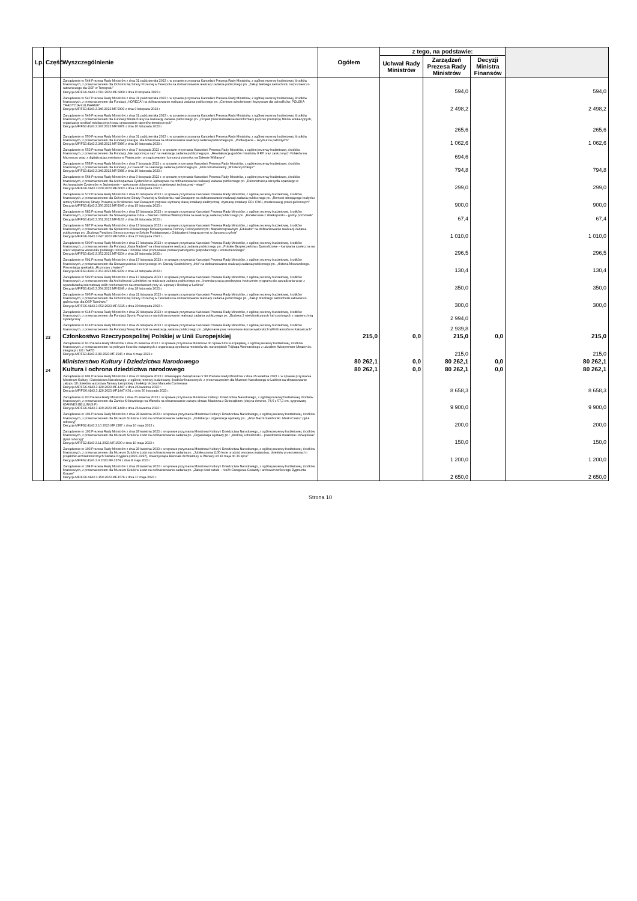| Lp. | Część | Wyszczególnienie | Ogółem | z tego, na podstawie: | | | |
| --- | --- | --- | --- | --- | --- | --- | --- |
| | | | | Uchwał Rady Ministrów | Zarządzeń Prezesa Rady Ministrów | Decyzji Ministra Finansów | |
| | | Zarządzenie nr 544 Prezesa Rady Ministrów z dnia 31 października 2023 r. w sprawie przyznania Kancelarii Prezesa Rady Ministrów, z ogólnej rezerwy budżetowej, środków finansowych, z przeznaczeniem dla Ochotniczej Straży Pożarnej w Terespolu na dofinansowanie realizacji zadania publicznego pn. „Zakup lekkiego samochodu rozpoznawczo-ratowniczego dla OSP w Terespolu” Decyzja MF/FG6.4143.3.591.2023.MF.5869 z dnia 9 listopada 2023 r. | | | 594,0 | | 594,0 |
| | | Zarządzenie nr 547 Prezesa Rady Ministrów z dnia 31 października 2023 r. w sprawie przyznania Kancelarii Prezesa Rady Ministrów, z ogólnej rezerwy budżetowej, środków finansowych, z przeznaczeniem dla Fundacji „HORECA” na dofinansowanie realizacji zadania publicznego pn. „Centrum szkoleniowe i kryzysowe dla uchodźców: POLSKA TRADYCJA KULINARNA” Decyzja MF/FS3.4143.3.346.2023.MF.5909 z dnia 9 listopada 2023 r. | | | 2 498,2 | | 2 498,2 |
| | | Zarządzenie nr 549 Prezesa Rady Ministrów z dnia 31 października 2023 r. w sprawie przyznania Kancelarii Prezesa Rady Ministrów, z ogólnej rezerwy budżetowej, środków finansowych, z przeznaczeniem dla Fundacji Młode Kresy na realizację zadania publicznego pn. „Projekt przeciwdziałania dezinformacji poprzez produkcję filmów edukacyjnych, organizację spotkań edukacyjnych oraz opracowanie raportów tematycznych” Decyzja MF/FS3.4143.3.347.2023.MF.5978 z dnia 10 listopada 2023 r. | | | 265,6 | | 265,6 |
| | | Zarządzenie nr 550 Prezesa Rady Ministrów z dnia 31 października 2023 r. w sprawie przyznania Kancelarii Prezesa Rady Ministrów, z ogólnej rezerwy budżetowej, środków finansowych, z przeznaczeniem dla Fundacji Energia. Dla Rzeszowa na sfinansowanie realizacji zadania publicznego pn. „Podkarpacie – Azymut na patriotyzm!” Decyzja MF/FS3.4143.3.348.2023.MF.5986 z dnia 10 listopada 2023 r. | | | 1 062,6 | | 1 062,6 |
| | | Zarządzenie nr 553 Prezesa Rady Ministrów z dnia 7 listopada 2023 r. w sprawie przyznania Kancelarii Prezesa Rady Ministrów, z ogólnej rezerwy budżetowej, środków finansowych, z przeznaczeniem dla Fundacji „Nie zapomnij o nas” na realizację zadania publicznego pn. „Rewitalizacja grobów ministrów II RP oraz zasłużonych Polaków na Mazowszu wraz z digitalizacją cmentarza w Piasecznie i przygotowaniem koncepcji pomnika na Zalewie Wiślanym” | | | 694,6 | | |
| | | Zarządzenie nr 558 Prezesa Rady Ministrów z dnia 7 listopada 2023 r. w sprawie przyznania Kancelarii Prezesa Rady Ministrów, z ogólnej rezerwy budżetowej, środków finansowych, z przeznaczeniem dla Fundacji „12 Gwiazd” na realizację zadania publicznego pn. „Film dokumentalny „W Intencji Pokoju”” Decyzja MF/FS3.4143.3.349.2023.MF.5988 z dnia 10 listopada 2023 r. | | | 794,8 | | 794,8 |
| | | Zarządzenie nr 564 Prezesa Rady Ministrów z dnia 9 listopada 2023 r. w sprawie przyznania Kancelarii Prezesa Rady Ministrów, z ogólnej rezerwy budżetowej, środków finansowych, z przeznaczeniem dla Archiopactwa Cystersów w Jędrzejowie na dofinansowanie realizacji zadania publicznego pn. „Rekonstrukcja skrzydła opackiego w Archiopactwie Cystersów w Jędrzejowie – wykonanie dokumentacji projektowej i technicznej – etap I” Decyzja MF/FG6.4143.3.620.2023.MF.6003 z dnia 14 listopada 2023 r. | | | 299,0 | | 299,0 |
| | | Zarządzenie nr 572 Prezesa Rady Ministrów z dnia 10 listopada 2023 r. w sprawie przyznania Kancelarii Prezesa Rady Ministrów, z ogólnej rezerwy budżetowej, środków finansowych, z przeznaczeniem dla Ochotniczej Straży Pożarnej w Krościenku nad Dunajcem na dofinansowanie realizacji zadania publicznego pn. „Remont istniejącego budynku remizy Ochotniczej Straży Pożarnej w Krościenku nad Dunajcem poprzez wymianę starej instalacji elektrycznej, wymianę instalacji CO i CWU, modernizację pokoi gościnnych” Decyzja MF/FS3.4143.3.350.2023.MF.6045 z dnia 15 listopada 2023 r. | | | 900,0 | | 900,0 |
| | | Zarządzenie nr 582 Prezesa Rady Ministrów z dnia 15 listopada 2023 r. w sprawie przyznania Kancelarii Prezesa Rady Ministrów, z ogólnej rezerwy budżetowej, środków finansowych, z przeznaczeniem dla Stowarzyszenia Odra – Niemen Oddział Wielkopolska na realizację zadania publicznego pn. „Bohaterowie z Wielkopolski – godny pochówek” Decyzja MF/FS3.4143.3.351.2023.MF.6163 z dnia 28 listopada 2023 r. | | | 67,4 | | 67,4 |
| | | Zarządzenie nr 587 Prezesa Rady Ministrów z dnia 17 listopada 2023 r. w sprawie przyznania Kancelarii Prezesa Rady Ministrów, z ogólnej rezerwy budżetowej, środków finansowych, z przeznaczeniem dla Społeczno-Oświatowego Stowarzyszenia Pomocy Pokrzywdzonym i Niepełnosprawnym „Edukator” na dofinansowanie realizacji zadania publicznego pn. „Budowa Pawilonu Sensorycznego w Szkole Podstawowej z Oddziałami Integracyjnymi w Janowszczyźnie” Decyzja MF/FG6.4143.3.647.2023.MF.6250 z dnia 27 listopada 2023 r. | | | 1 010,0 | | 1 010,0 |
| | | Zarządzenie nr 590 Prezesa Rady Ministrów z dnia 17 listopada 2023 r. w sprawie przyznania Kancelarii Prezesa Rady Ministrów, z ogólnej rezerwy budżetowej, środków finansowych, z przeznaczeniem dla Fundacji „Kasa Nadziei” na sfinansowanie realizacji zadania publicznego pn. „Polskie Bezpieczeństwo Żywnościowe – kampania społeczna na rzecz wsparcia wizerunku polskiego rolnictwa i rolników oraz promowanie postaw patriotyzmu gospodarczego i konsumenckiego” Decyzja MF/FS3.4143.3.352.2023.MF.6234 z dnia 28 listopada 2023 r. | | | 296,5 | | 296,5 |
| | | Zarządzenie nr 591 Prezesa Rady Ministrów z dnia 17 listopada 2023 r. w sprawie przyznania Kancelarii Prezesa Rady Ministrów, z ogólnej rezerwy budżetowej, środków finansowych, z przeznaczeniem dla Stowarzyszenia Historycznego im. Danuty Siedzikówny „Inki” na dofinansowanie realizacji zadania publicznego pn. „Historia Moczarskiego. Prezentacja spektaklu „Rozmowy z katem”” Decyzja MF/FS3.4143.3.353.2023.MF.6239 z dnia 24 listopada 2023 r. | | | 130,4 | | 130,4 |
| | | Zarządzenie nr 592 Prezesa Rady Ministrów z dnia 17 listopada 2023 r. w sprawie przyznania Kancelarii Prezesa Rady Ministrów, z ogólnej rezerwy budżetowej, środków finansowych, z przeznaczeniem dla Archidiecezji Lubelskiej na realizację zadania publicznego pn. „Inwentaryzacja geodezyjna i wdrożenie programu do zarządzania wraz z wyszukiwarką internetową osób pochowanych na cmentarzach przy ul. Lipowej i Unickiej w Lublinie” Decyzja MF/FS3.4143.3.354.2023.MF.6249 z dnia 28 listopada 2023 r. | | | 350,0 | | 350,0 |
| | | Zarządzenie nr 595 Prezesa Rady Ministrów z dnia 21 listopada 2023 r. w sprawie przyznania Kancelarii Prezesa Rady Ministrów, z ogólnej rezerwy budżetowej, środków finansowych, z przeznaczeniem dla Ochotniczej Straży Pożarnej w Tarnówku na dofinansowanie realizacji zadania publicznego pn. „Zakup średniego samochodu ratowniczo-gaśniczego dla OSP Tarnówko” Decyzja MF/FG6.4143.3.652.2023.MF.6315 z dnia 30 listopada 2023 r. | | | 300,0 | | 300,0 |
| | | Zarządzenie nr 614 Prezesa Rady Ministrów z dnia 29 listopada 2023 r. w sprawie przyznania Kancelarii Prezesa Rady Ministrów, z ogólnej rezerwy budżetowej, środków finansowych, z przeznaczeniem dla Fundacji Sportu Przymorze na dofinansowanie realizacji zadania publicznego pn. „Budowa 2 wielofunkcyjnych hal sportowych z nawierzchnią syntetyczną” | | | 2 994,0 | | |
| | | Zarządzenie nr 616 Prezesa Rady Ministrów z dnia 29 listopada 2023 r. w sprawie przyznania Kancelarii Prezesa Rady Ministrów, z ogólnej rezerwy budżetowej, środków finansowych, z przeznaczeniem dla Fundacji Nowy Marchołt na realizację zadania publicznego pn. „Wykonanie prac remontowo-konserwatorskich Willi Kramstów w Katowicach” | | | 2 939,8 | | |
| | 23 | Członkostwo Rzeczypospolitej Polskiej w Unii Europejskiej | 215,0 | 0,0 | 215,0 | 0,0 | 215,0 |
| | | Zarządzenie nr 91 Prezesa Rady Ministrów z dnia 25 kwietnia 2023 r. w sprawie przyznania Ministrowi do Spraw Unii Europejskiej, z ogólnej rezerwy budżetowej, środków finansowych, z przeznaczeniem na pokrycie kosztów związanych z organizacją spotkania ministrów ds. europejskich Trójkąta Weimarskiego z udziałem Wicepremier Ukrainy ds. integracji z UE i NATO Decyzja MF/FS3.4143.3.98.2023.MF.1545 z dnia 4 maja 2023 r. | | | 215,0 | | 215,0 |
| | | Ministerstwo Kultury i Dziedzictwa Narodowego | 80 262,1 | 0,0 | 80 262,1 | 0,0 | 80 262,1 |
| | 24 | Kultura i ochrona dziedzictwa narodowego | 80 262,1 | 0,0 | 80 262,1 | 0,0 | 80 262,1 |
| | | Zarządzenie nr 601 Prezesa Rady Ministrów z dnia 23 listopada 2023 r. zmieniające Zarządzenie nr 90 Prezesa Rady Ministrów z dnia 25 kwietnia 2023 r. w sprawie przyznania Ministrowi Kultury i Dziedzictwa Narodowego, z ogólnej rezerwy budżetowej, środków finansowych, z przeznaczeniem dla Muzeum Narodowego w Lublinie na sfinansowanie zakupu 18 obiektów autorstwa Tamary Łempickiej z kolekcji Victora Manuela Contrerasa Decyzja MF/FG6.4143.3.129.2023.MF.1447 z dnia 26 kwietnia 2023 r. Decyzja MF/FG6.4143.3.129.2023.MF.1447.K01 z dnia 30 listopada 2023 r. | | | 8 658,3 | | 8 658,3 |
| | | Zarządzenie nr 93 Prezesa Rady Ministrów z dnia 25 kwietnia 2023 r. w sprawie przyznania Ministrowi Kultury i Dziedzictwa Narodowego, z ogólnej rezerwy budżetowej, środków finansowych, z przeznaczeniem dla Zamku Królewskiego na Wawelu na sfinansowanie zakupu obrazu Madonna z Dzieciątkiem (olej na drewnie, 74,6 x 57,3 cm, sygnowany IOANNES BELLINVS P) Decyzja MF/FG6.4143.3.130.2023.MF.1449 z dnia 26 kwietnia 2023 r. | | | 9 900,0 | | 9 900,0 |
| | | Zarządzenie nr 101 Prezesa Rady Ministrów z dnia 28 kwietnia 2023 r. w sprawie przyznania Ministrowi Kultury i Dziedzictwa Narodowego, z ogólnej rezerwy budżetowej, środków finansowych, z przeznaczeniem dla Muzeum Sztuki w Łodzi na dofinansowanie zadania pn. „Publikacja i organizacja wystawy pn.: „Artur Nacht-Samborski. Maski Czasu” (tytuł roboczy)” Decyzja MF/FS2.4143.3.10.2023.MF.1587 z dnia 10 maja 2023 r. | | | 200,0 | | 200,0 |
| | | Zarządzenie nr 102 Prezesa Rady Ministrów z dnia 28 kwietnia 2023 r. w sprawie przyznania Ministrowi Kultury i Dziedzictwa Narodowego, z ogólnej rezerwy budżetowej, środków finansowych, z przeznaczeniem dla Muzeum Sztuki w Łodzi na dofinansowanie zadania pn. „Organizacja wystawy pn.: „Andrzej Łobodziński – przestrzenie malarskie i dźwiękowe” (tytuł roboczy)” Decyzja MF/FS2.4143.3.11.2023.MF.1590 z dnia 10 maja 2023 r. | | | 150,0 | | 150,0 |
| | | Zarządzenie nr 103 Prezesa Rady Ministrów z dnia 28 kwietnia 2023 r. w sprawie przyznania Ministrowi Kultury i Dziedzictwa Narodowego, z ogólnej rezerwy budżetowej, środków finansowych, z przeznaczeniem dla Muzeum Sztuki w Łodzi na dofinansowanie zadania pn. „Jubileuszowa (100-lecie urodzin) wystawa malarstwa, obiektów przestrzennych i projektów architektonicznych Stefana Krygiera (1923–1997), towarzysząca Biennale Architektury w Wenecji od 18 maja do 31 lipca” Decyzja MF/FS2.4143.3.9.2023.MF.1574 z dnia 8 maja 2023 r. | | | 1 200,0 | | 1 200,0 |
| | | Zarządzenie nr 104 Prezesa Rady Ministrów z dnia 28 kwietnia 2023 r. w sprawie przyznania Ministrowi Kultury i Dziedzictwa Narodowego, z ogólnej rezerwy budżetowej, środków finansowych, z przeznaczeniem dla Muzeum Sztuki w Łodzi na dofinansowanie zadania pn. „Zakup dzieł sztuki – rzeźb Grzegorza Gwiazdy i archiwum twórczego Zygmunta Krauze” Decyzja MF/FG6.4143.3.150.2023.MF.1576 z dnia 17 maja 2023 r. | | | 2 650,0 | | 2 650,0 |
Strona 10